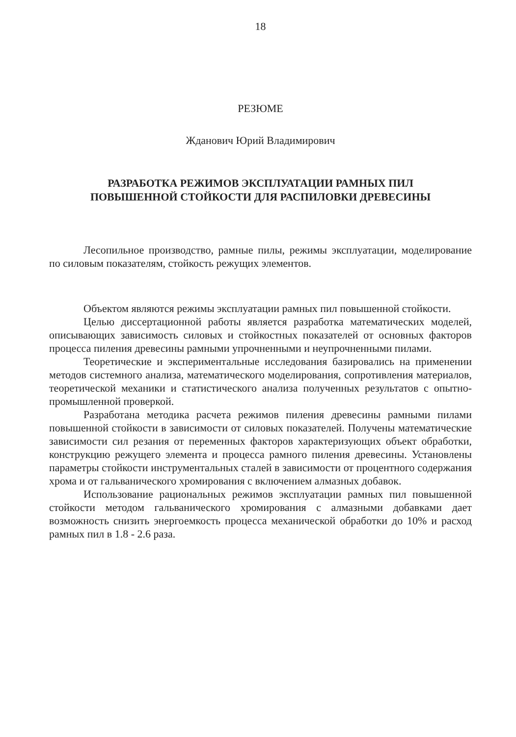18
РЕЗЮМЕ
Жданович Юрий Владимирович
РАЗРАБОТКА РЕЖИМОВ ЭКСПЛУАТАЦИИ РАМНЫХ ПИЛ
ПОВЫШЕННОЙ СТОЙКОСТИ ДЛЯ РАСПИЛОВКИ ДРЕВЕСИНЫ
Лесопильное производство, рамные пилы, режимы эксплуатации, моделирование по силовым показателям, стойкость режущих элементов.
Объектом являются режимы эксплуатации рамных пил повышенной стойкости.
Целью диссертационной работы является разработка математических моделей, описывающих зависимость силовых и стойкостных показателей от основных факторов процесса пиления древесины рамными упрочненными и неупрочненными пилами.
Теоретические и экспериментальные исследования базировались на применении методов системного анализа, математического моделирования, сопротивления материалов, теоретической механики и статистического анализа полученных результатов с опытно-промышленной проверкой.
Разработана методика расчета режимов пиления древесины рамными пилами повышенной стойкости в зависимости от силовых показателей. Получены математические зависимости сил резания от переменных факторов характеризующих объект обработки, конструкцию режущего элемента и процесса рамного пиления древесины. Установлены параметры стойкости инструментальных сталей в зависимости от процентного содержания хрома и от гальванического хромирования с включением алмазных добавок.
Использование рациональных режимов эксплуатации рамных пил повышенной стойкости методом гальванического хромирования с алмазными добавками дает возможность снизить энергоемкость процесса механической обработки до 10% и расход рамных пил в 1.8 - 2.6 раза.